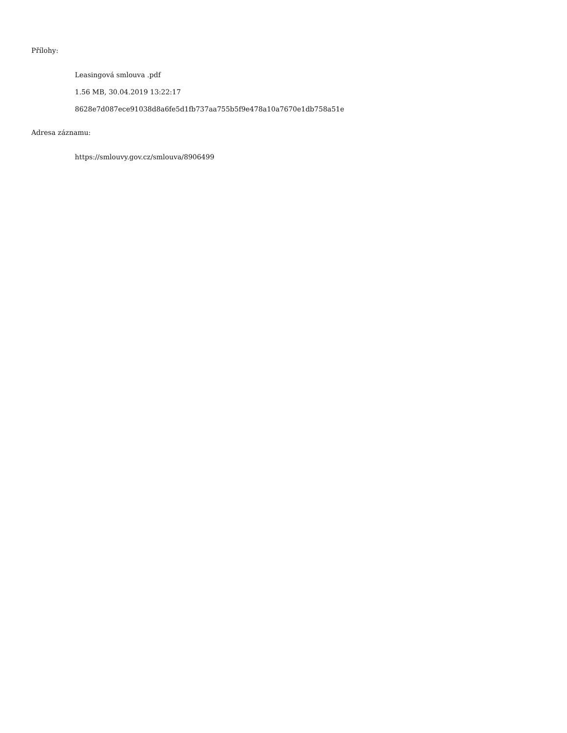Přílohy:
Leasingová smlouva .pdf
1.56 MB, 30.04.2019 13:22:17
8628e7d087ece91038d8a6fe5d1fb737aa755b5f9e478a10a7670e1db758a51e
Adresa záznamu:
https://smlouvy.gov.cz/smlouva/8906499